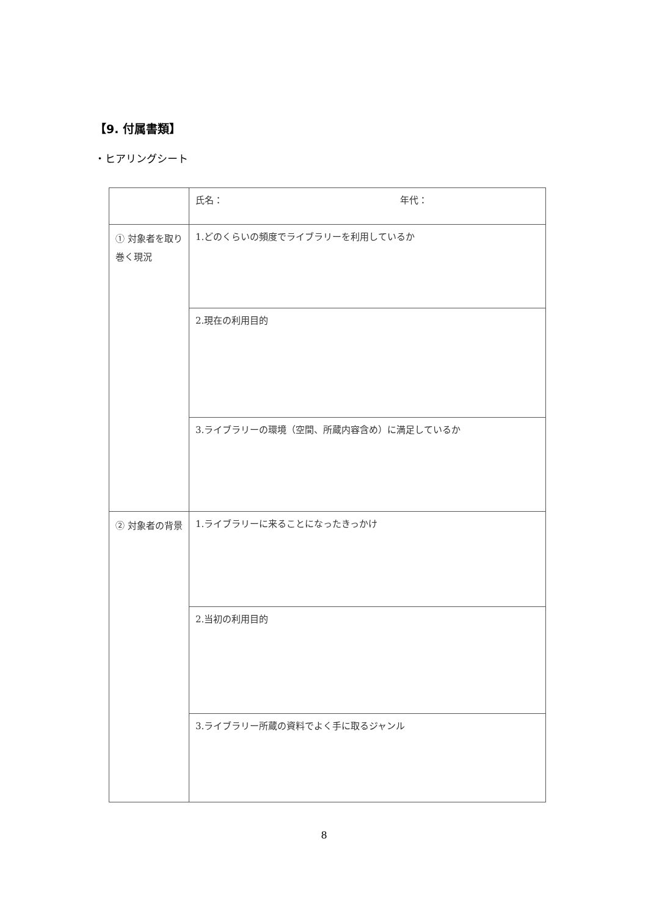【9. 付属書類】
・ヒアリングシート
| | 氏名： 年代： |
| ① 対象者を取り巻く現況 | 1.どのくらいの頻度でライブラリーを利用しているか |
| | 2.現在の利用目的 |
| | 3.ライブラリーの環境（空間、所蔵内容含め）に満足しているか |
| ② 対象者の背景 | 1.ライブラリーに来ることになったきっかけ |
| | 2.当初の利用目的 |
| | 3.ライブラリー所蔵の資料でよく手に取るジャンル |
8